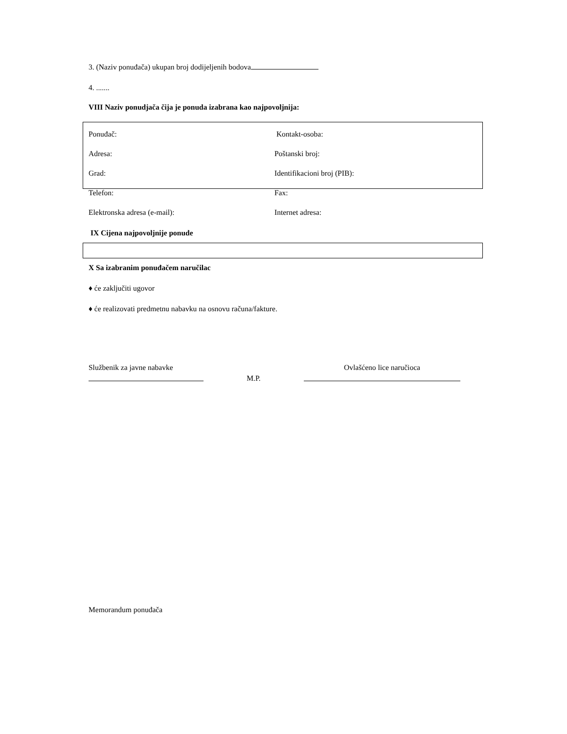3. (Naziv ponuđača) ukupan broj dodijeljenih bodova
4. .......
VIII Naziv ponudjača čija je ponuda izabrana kao najpovoljnija:
Ponuđač: Kontakt-osoba:
Adresa: Poštanski broj:
Grad: Identifikacioni broj (PIB):
Telefon: Fax:
Elektronska adresa (e-mail): Internet adresa:
IX Cijena najpovoljnije ponude
X Sa izabranim ponuđačem naručilac
♦ će zaključiti ugovor
♦ će realizovati predmetnu nabavku na osnovu računa/fakture.
Službenik za javne nabavke
M.P.
Ovlašćeno lice naručioca
Memorandum ponuđača